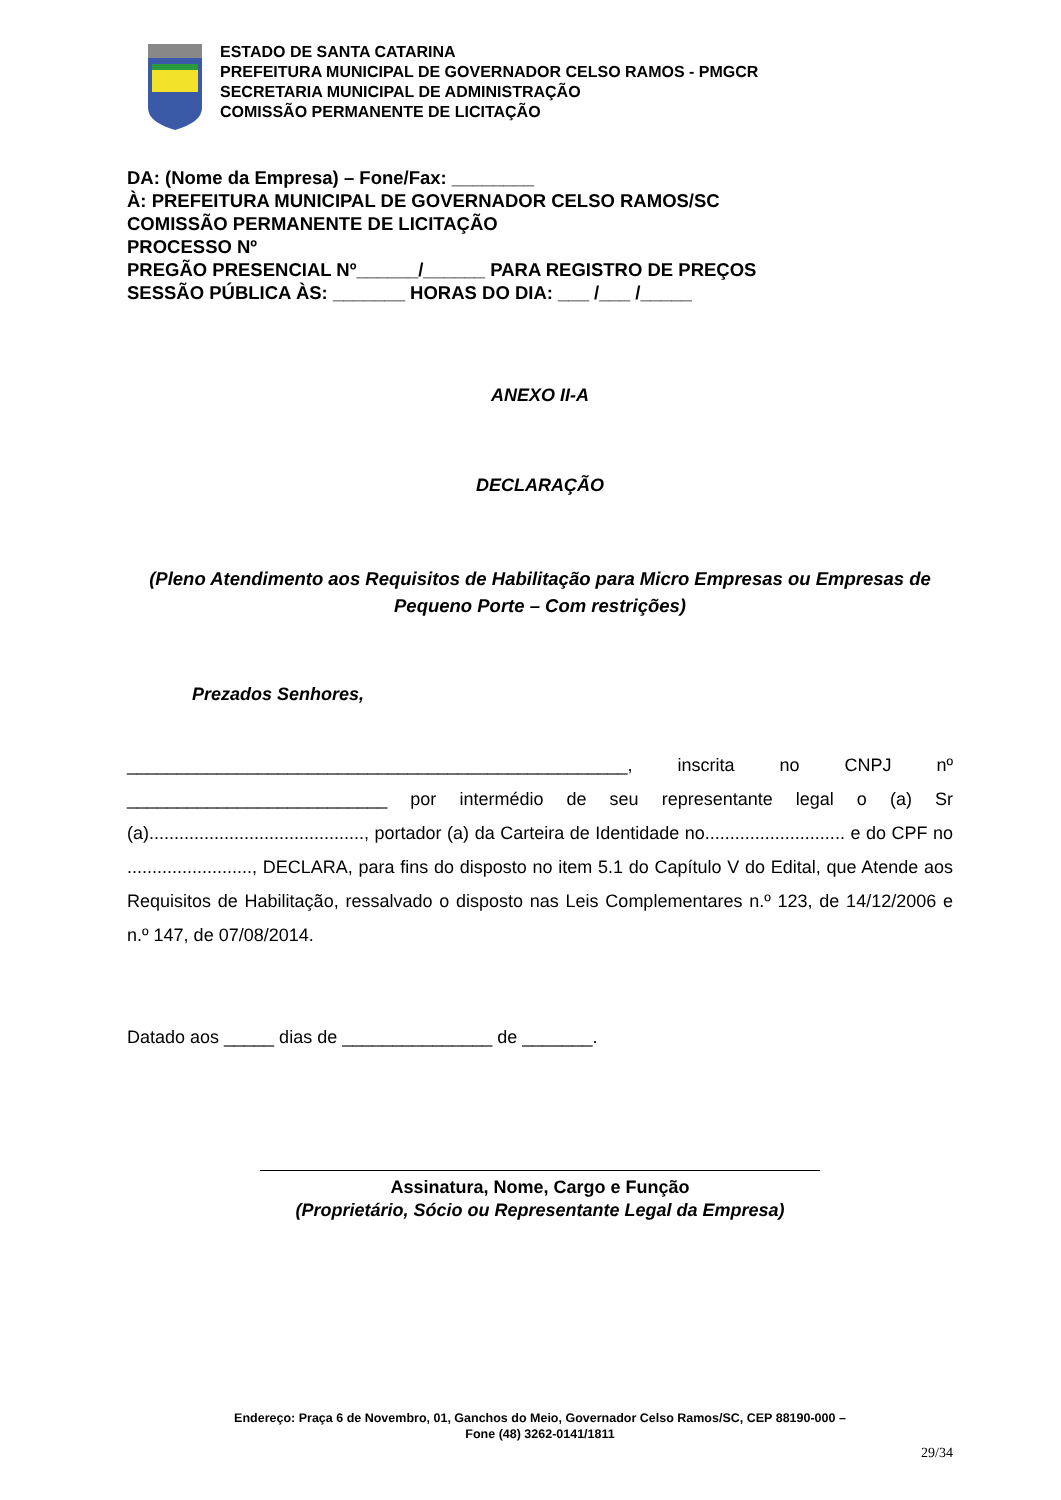ESTADO DE SANTA CATARINA
PREFEITURA MUNICIPAL DE GOVERNADOR CELSO RAMOS - PMGCR
SECRETARIA MUNICIPAL DE ADMINISTRAÇÃO
COMISSÃO PERMANENTE DE LICITAÇÃO
DA: (Nome da Empresa) – Fone/Fax: ________
À: PREFEITURA MUNICIPAL DE GOVERNADOR CELSO RAMOS/SC
COMISSÃO PERMANENTE DE LICITAÇÃO
PROCESSO Nº
PREGÃO PRESENCIAL Nº______/______ PARA REGISTRO DE PREÇOS
SESSÃO PÚBLICA ÀS: _______ HORAS DO DIA: ___ /___ /_____
ANEXO II-A
DECLARAÇÃO
(Pleno Atendimento aos Requisitos de Habilitação para Micro Empresas ou Empresas de Pequeno Porte – Com restrições)
Prezados Senhores,
__________________________________________________, inscrita no CNPJ nº __________________________ por intermédio de seu representante legal o (a) Sr (a)..........................................., portador (a) da Carteira de Identidade no............................ e do CPF no ........................., DECLARA, para fins do disposto no item 5.1 do Capítulo V do Edital, que Atende aos Requisitos de Habilitação, ressalvado o disposto nas Leis Complementares n.º 123, de 14/12/2006 e n.º 147, de 07/08/2014.
Datado aos _____ dias de _______________ de _______.
Assinatura, Nome, Cargo e Função
(Proprietário, Sócio ou Representante Legal da Empresa)
Endereço: Praça 6 de Novembro, 01, Ganchos do Meio, Governador Celso Ramos/SC, CEP 88190-000 –
Fone (48) 3262-0141/1811
29/34